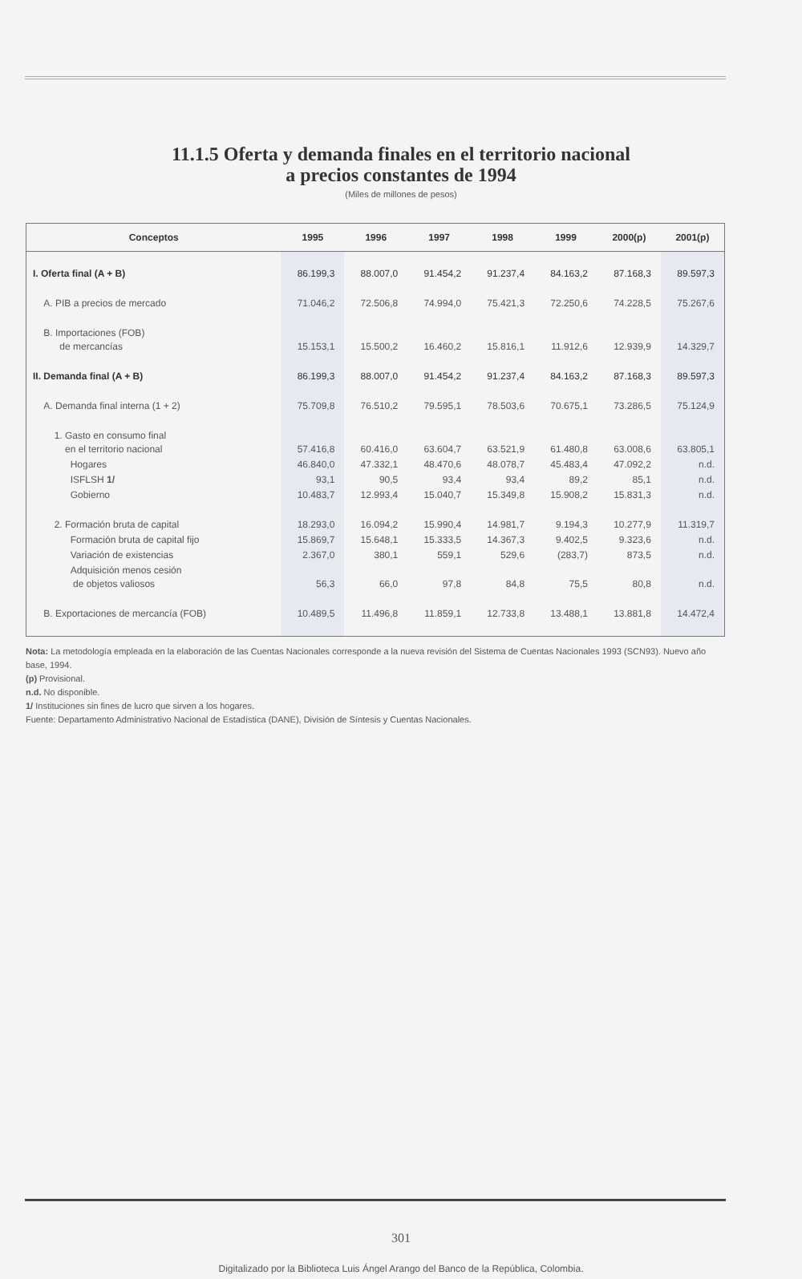11.1.5 Oferta y demanda finales en el territorio nacional
a precios constantes de 1994
(Miles de millones de pesos)
| Conceptos | 1995 | 1996 | 1997 | 1998 | 1999 | 2000(p) | 2001(p) |
| --- | --- | --- | --- | --- | --- | --- | --- |
| I. Oferta final (A + B) | 86.199,3 | 88.007,0 | 91.454,2 | 91.237,4 | 84.163,2 | 87.168,3 | 89.597,3 |
| A. PIB a precios de mercado | 71.046,2 | 72.506,8 | 74.994,0 | 75.421,3 | 72.250,6 | 74.228,5 | 75.267,6 |
| B. Importaciones (FOB) de mercancías | 15.153,1 | 15.500,2 | 16.460,2 | 15.816,1 | 11.912,6 | 12.939,9 | 14.329,7 |
| II. Demanda final (A + B) | 86.199,3 | 88.007,0 | 91.454,2 | 91.237,4 | 84.163,2 | 87.168,3 | 89.597,3 |
| A. Demanda final interna (1 + 2) | 75.709,8 | 76.510,2 | 79.595,1 | 78.503,6 | 70.675,1 | 73.286,5 | 75.124,9 |
| 1. Gasto en consumo final en el territorio nacional | 57.416,8 | 60.416,0 | 63.604,7 | 63.521,9 | 61.480,8 | 63.008,6 | 63.805,1 |
| Hogares | 46.840,0 | 47.332,1 | 48.470,6 | 48.078,7 | 45.483,4 | 47.092,2 | n.d. |
| ISFLSH 1/ | 93,1 | 90,5 | 93,4 | 93,4 | 89,2 | 85,1 | n.d. |
| Gobierno | 10.483,7 | 12.993,4 | 15.040,7 | 15.349,8 | 15.908,2 | 15.831,3 | n.d. |
| 2. Formación bruta de capital | 18.293,0 | 16.094,2 | 15.990,4 | 14.981,7 | 9.194,3 | 10.277,9 | 11.319,7 |
| Formación bruta de capital fijo | 15.869,7 | 15.648,1 | 15.333,5 | 14.367,3 | 9.402,5 | 9.323,6 | n.d. |
| Variación de existencias | 2.367,0 | 380,1 | 559,1 | 529,6 | (283,7) | 873,5 | n.d. |
| Adquisición menos cesión de objetos valiosos | 56,3 | 66,0 | 97,8 | 84,8 | 75,5 | 80,8 | n.d. |
| B. Exportaciones de mercancía (FOB) | 10.489,5 | 11.496,8 | 11.859,1 | 12.733,8 | 13.488,1 | 13.881,8 | 14.472,4 |
Nota: La metodología empleada en la elaboración de las Cuentas Nacionales corresponde a la nueva revisión del Sistema de Cuentas Nacionales 1993 (SCN93). Nuevo año base, 1994.
(p) Provisional.
n.d. No disponible.
1/ Instituciones sin fines de lucro que sirven a los hogares.
Fuente: Departamento Administrativo Nacional de Estadística (DANE), División de Síntesis y Cuentas Nacionales.
301
Digitalizado por la Biblioteca Luis Ángel Arango del Banco de la República, Colombia.